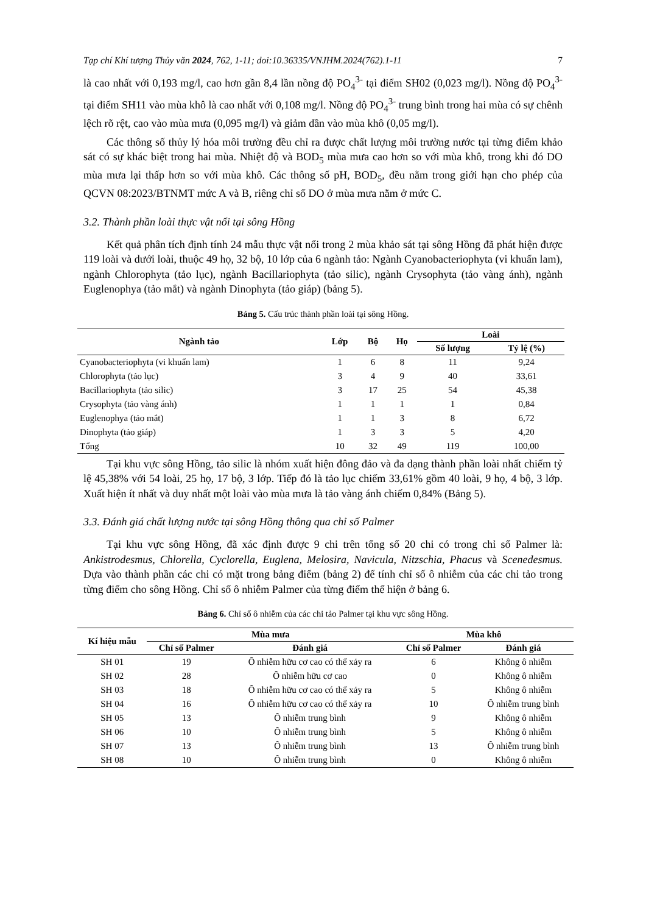Tạp chí Khí tượng Thủy văn 2024, 762, 1-11; doi:10.36335/VNJHM.2024(762).1-11 7
là cao nhất với 0,193 mg/l, cao hơn gần 8,4 lần nồng độ PO<sub>4</sub><sup>3-</sup> tại điểm SH02 (0,023 mg/l). Nồng độ PO<sub>4</sub><sup>3-</sup> tại điểm SH11 vào mùa khô là cao nhất với 0,108 mg/l. Nồng độ PO<sub>4</sub><sup>3-</sup> trung bình trong hai mùa có sự chênh lệch rõ rệt, cao vào mùa mưa (0,095 mg/l) và giảm dần vào mùa khô (0,05 mg/l).
Các thông số thủy lý hóa môi trường đều chỉ ra được chất lượng môi trường nước tại từng điểm khảo sát có sự khác biệt trong hai mùa. Nhiệt độ và BOD<sub>5</sub> mùa mưa cao hơn so với mùa khô, trong khi đó DO mùa mưa lại thấp hơn so với mùa khô. Các thông số pH, BOD<sub>5</sub>, đều nằm trong giới hạn cho phép của QCVN 08:2023/BTNMT mức A và B, riêng chỉ số DO ở mùa mưa nằm ở mức C.
3.2. Thành phần loài thực vật nổi tại sông Hồng
Kết quả phân tích định tính 24 mẫu thực vật nổi trong 2 mùa khảo sát tại sông Hồng đã phát hiện được 119 loài và dưới loài, thuộc 49 họ, 32 bộ, 10 lớp của 6 ngành tảo: Ngành Cyanobacteriophyta (vi khuẩn lam), ngành Chlorophyta (tảo lục), ngành Bacillariophyta (tảo silic), ngành Crysophyta (tảo vàng ánh), ngành Euglenophya (tảo mắt) và ngành Dinophyta (tảo giáp) (bảng 5).
Bảng 5. Cấu trúc thành phần loài tại sông Hồng.
| Ngành tảo | Lớp | Bộ | Họ | Loài | |
| --- | --- | --- | --- | --- | --- |
| | | | | Số lượng | Tỷ lệ (%) |
| Cyanobacteriophyta (vi khuẩn lam) | 1 | 6 | 8 | 11 | 9,24 |
| Chlorophyta (tảo lục) | 3 | 4 | 9 | 40 | 33,61 |
| Bacillariophyta (tảo silic) | 3 | 17 | 25 | 54 | 45,38 |
| Crysophyta (tảo vàng ánh) | 1 | 1 | 1 | 1 | 0,84 |
| Euglenophya (tảo mắt) | 1 | 1 | 3 | 8 | 6,72 |
| Dinophyta (tảo giáp) | 1 | 3 | 3 | 5 | 4,20 |
| Tổng | 10 | 32 | 49 | 119 | 100,00 |
Tại khu vực sông Hồng, tảo silic là nhóm xuất hiện đông đảo và đa dạng thành phần loài nhất chiếm tỷ lệ 45,38% với 54 loài, 25 họ, 17 bộ, 3 lớp. Tiếp đó là tảo lục chiếm 33,61% gồm 40 loài, 9 họ, 4 bộ, 3 lớp. Xuất hiện ít nhất và duy nhất một loài vào mùa mưa là tảo vàng ánh chiếm 0,84% (Bảng 5).
3.3. Đánh giá chất lượng nước tại sông Hồng thông qua chỉ số Palmer
Tại khu vực sông Hồng, đã xác định được 9 chi trên tổng số 20 chi có trong chỉ số Palmer là: Ankistrodesmus, Chlorella, Cyclorella, Euglena, Melosira, Navicula, Nitzschia, Phacus và Scenedesmus. Dựa vào thành phần các chi có mặt trong bảng điểm (bảng 2) để tính chỉ số ô nhiễm của các chi tảo trong từng điểm cho sông Hồng. Chỉ số ô nhiễm Palmer của từng điểm thể hiện ở bảng 6.
Bảng 6. Chỉ số ô nhiễm của các chi tảo Palmer tại khu vực sông Hồng.
| Kí hiệu mẫu | Mùa mưa | | Mùa khô | |
| --- | --- | --- | --- | --- |
| | Chỉ số Palmer | Đánh giá | Chỉ số Palmer | Đánh giá |
| SH 01 | 19 | Ô nhiễm hữu cơ cao có thể xảy ra | 6 | Không ô nhiễm |
| SH 02 | 28 | Ô nhiễm hữu cơ cao | 0 | Không ô nhiễm |
| SH 03 | 18 | Ô nhiễm hữu cơ cao có thể xảy ra | 5 | Không ô nhiễm |
| SH 04 | 16 | Ô nhiễm hữu cơ cao có thể xảy ra | 10 | Ô nhiễm trung bình |
| SH 05 | 13 | Ô nhiễm trung bình | 9 | Không ô nhiễm |
| SH 06 | 10 | Ô nhiễm trung bình | 5 | Không ô nhiễm |
| SH 07 | 13 | Ô nhiễm trung bình | 13 | Ô nhiễm trung bình |
| SH 08 | 10 | Ô nhiễm trung bình | 0 | Không ô nhiễm |